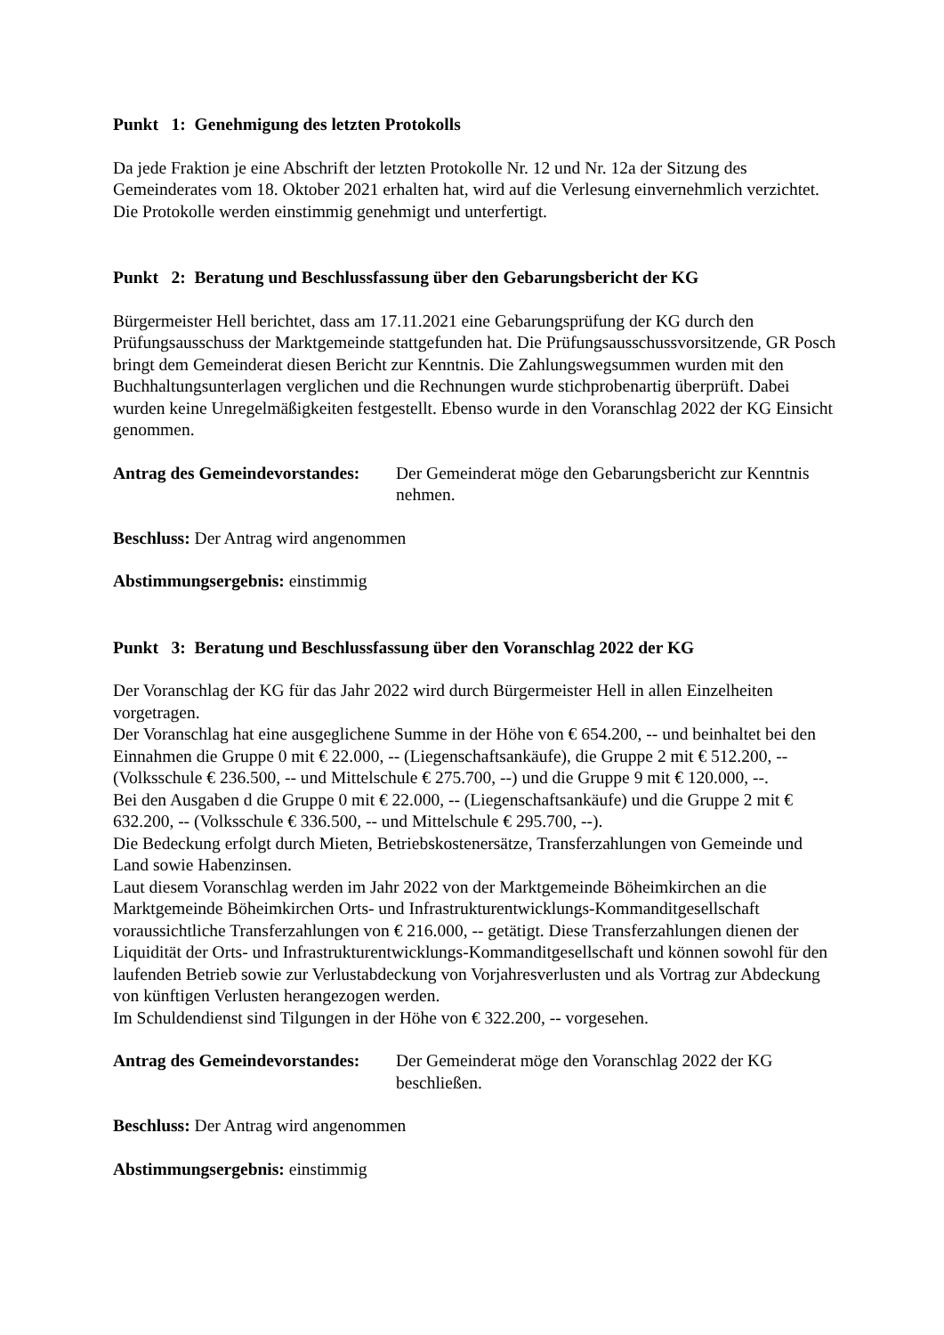Punkt 1: Genehmigung des letzten Protokolls
Da jede Fraktion je eine Abschrift der letzten Protokolle Nr. 12 und Nr. 12a der Sitzung des Gemeinderates vom 18. Oktober 2021 erhalten hat, wird auf die Verlesung einvernehmlich verzichtet. Die Protokolle werden einstimmig genehmigt und unterfertigt.
Punkt 2: Beratung und Beschlussfassung über den Gebarungsbericht der KG
Bürgermeister Hell berichtet, dass am 17.11.2021 eine Gebarungsprüfung der KG durch den Prüfungsausschuss der Marktgemeinde stattgefunden hat. Die Prüfungsausschussvorsitzende, GR Posch bringt dem Gemeinderat diesen Bericht zur Kenntnis. Die Zahlungswegsummen wurden mit den Buchhaltungsunterlagen verglichen und die Rechnungen wurde stichprobenartig überprüft. Dabei wurden keine Unregelmäßigkeiten festgestellt. Ebenso wurde in den Voranschlag 2022 der KG Einsicht genommen.
Antrag des Gemeindevorstandes: Der Gemeinderat möge den Gebarungsbericht zur Kenntnis nehmen.
Beschluss: Der Antrag wird angenommen
Abstimmungsergebnis: einstimmig
Punkt 3: Beratung und Beschlussfassung über den Voranschlag 2022 der KG
Der Voranschlag der KG für das Jahr 2022 wird durch Bürgermeister Hell in allen Einzelheiten vorgetragen.
Der Voranschlag hat eine ausgeglichene Summe in der Höhe von € 654.200, -- und beinhaltet bei den Einnahmen die Gruppe 0 mit € 22.000, -- (Liegenschaftsankäufe), die Gruppe 2 mit € 512.200, -- (Volksschule € 236.500, -- und Mittelschule € 275.700, --) und die Gruppe 9 mit € 120.000, --.
Bei den Ausgaben d die Gruppe 0 mit € 22.000, -- (Liegenschaftsankäufe) und die Gruppe 2 mit € 632.200, -- (Volksschule € 336.500, -- und Mittelschule € 295.700, --).
Die Bedeckung erfolgt durch Mieten, Betriebskostenersätze, Transferzahlungen von Gemeinde und Land sowie Habenzinsen.
Laut diesem Voranschlag werden im Jahr 2022 von der Marktgemeinde Böheimkirchen an die Marktgemeinde Böheimkirchen Orts- und Infrastrukturentwicklungs-Kommanditgesellschaft voraussichtliche Transferzahlungen von € 216.000, -- getätigt. Diese Transferzahlungen dienen der Liquidität der Orts- und Infrastrukturentwicklungs-Kommanditgesellschaft und können sowohl für den laufenden Betrieb sowie zur Verlustabdeckung von Vorjahresverlusten und als Vortrag zur Abdeckung von künftigen Verlusten herangezogen werden.
Im Schuldendienst sind Tilgungen in der Höhe von € 322.200, -- vorgesehen.
Antrag des Gemeindevorstandes: Der Gemeinderat möge den Voranschlag 2022 der KG beschließen.
Beschluss: Der Antrag wird angenommen
Abstimmungsergebnis: einstimmig